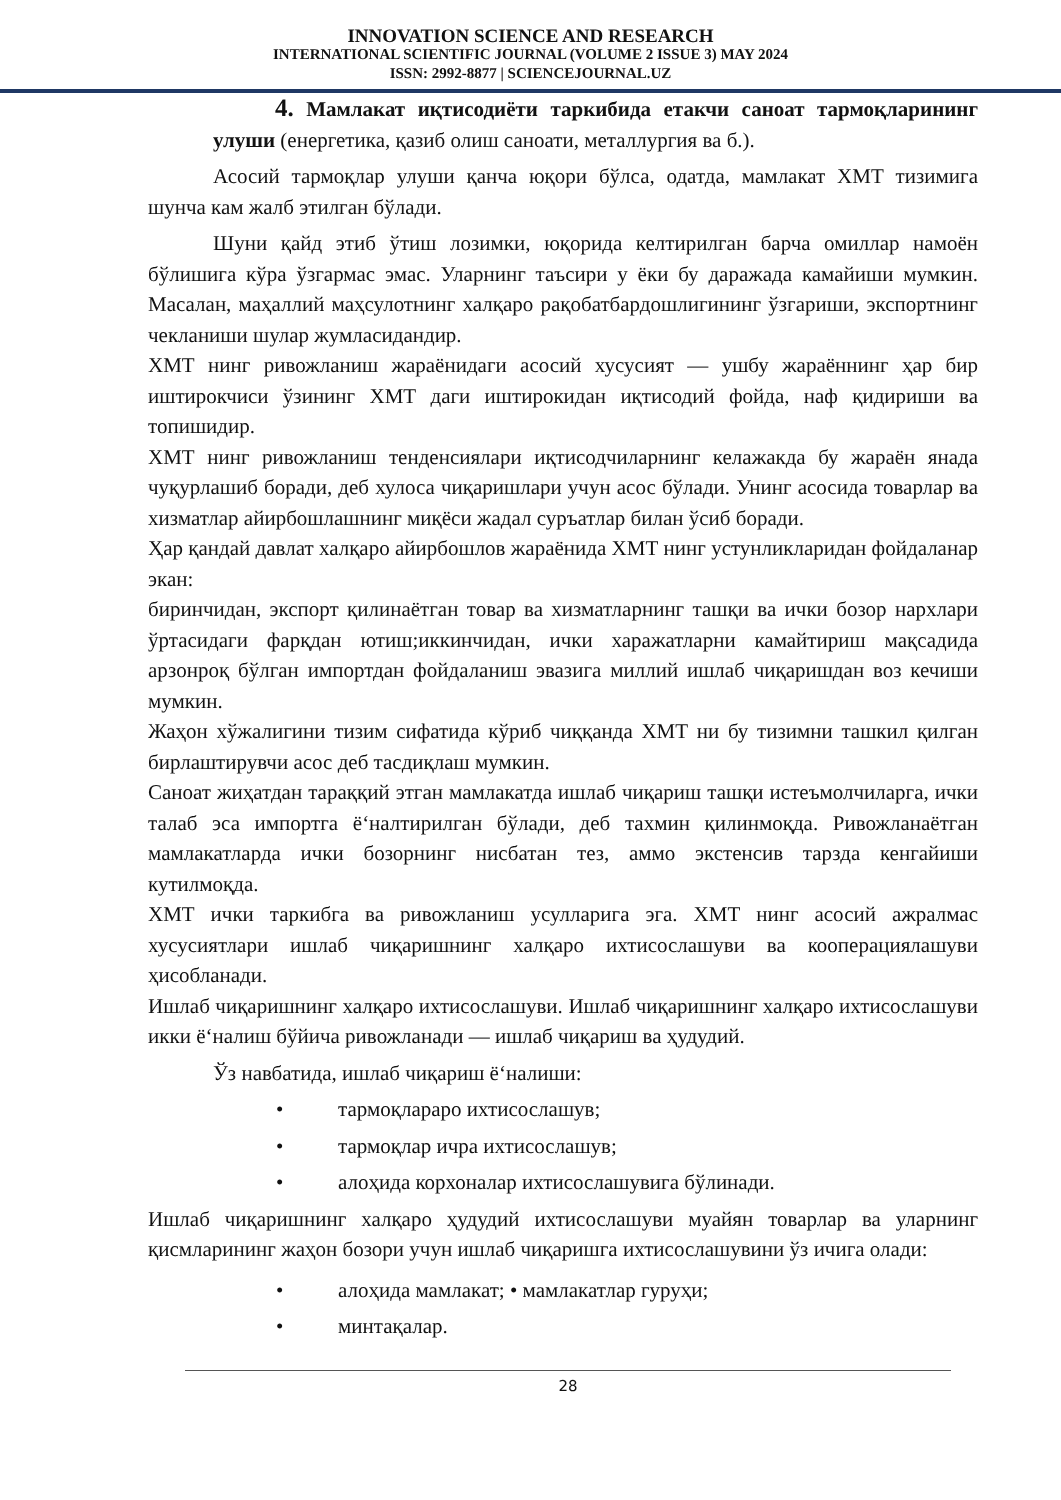INNOVATION SCIENCE AND RESEARCH
INTERNATIONAL SCIENTIFIC JOURNAL (VOLUME 2 ISSUE 3) MAY 2024
ISSN: 2992-8877 | SCIENCEJOURNAL.UZ
4. Мамлакат иқтисодиёти таркибида етакчи саноат тармоқларининг улуши (енергетика, қазиб олиш саноати, металлургия ва б.).
Асосий тармоқлар улуши қанча юқори бўлса, одатда, мамлакат ХМТ тизимига шунча кам жалб этилган бўлади.
Шуни қайд этиб ўтиш лозимки, юқорида келтирилган барча омиллар намоён бўлишига кўра ўзгармас эмас. Уларнинг таъсири у ёки бу даражада камайиши мумкин. Масалан, маҳаллий маҳсулотнинг халқаро рақобатбардошлигининг ўзгариши, экспортнинг чекланиши шулар жумласидандир.
ХМТ нинг ривожланиш жараёнидаги асосий хусусият — ушбу жараённинг ҳар бир иштирокчиси ўзининг ХМТ даги иштирокидан иқтисодий фойда, наф қидириши ва топишидир.
ХМТ нинг ривожланиш тенденсиялари иқтисодчиларнинг келажакда бу жараён янада чуқурлашиб боради, деб хулоса чиқаришлари учун асос бўлади. Унинг асосида товарлар ва хизматлар айирбошлашнинг миқёси жадал суръатлар билан ўсиб боради.
Ҳар қандай давлат халқаро айирбошлов жараёнида ХМТ нинг устунликларидан фойдаланар экан:
биринчидан, экспорт қилинаётган товар ва хизматларнинг ташқи ва ички бозор нархлари ўртасидаги фарқдан ютиш;иккинчидан, ички харажатларни камайтириш мақсадида арзонроқ бўлган импортдан фойдаланиш эвазига миллий ишлаб чиқаришдан воз кечиши мумкин.
Жаҳон хўжалигини тизим сифатида кўриб чиққанда ХМТ ни бу тизимни ташкил қилган бирлаштирувчи асос деб тасдиқлаш мумкин.
Саноат жиҳатдан тараққий этган мамлакатда ишлаб чиқариш ташқи истеъмолчиларга, ички талаб эса импортга ёʻналтирилган бўлади, деб тахмин қилинмоқда. Ривожланаётган мамлакатларда ички бозорнинг нисбатан тез, аммо экстенсив тарзда кенгайиши кутилмоқда.
ХМТ ички таркибга ва ривожланиш усулларига эга. ХМТ нинг асосий ажралмас хусусиятлари ишлаб чиқаришнинг халқаро ихтисослашуви ва кооперациялашуви ҳисобланади.
Ишлаб чиқаришнинг халқаро ихтисослашуви. Ишлаб чиқаришнинг халқаро ихтисослашуви икки ёʻналиш бўйича ривожланади — ишлаб чиқариш ва ҳудудий.
Ўз навбатида, ишлаб чиқариш ёʻналиши:
• тармоқлараро ихтисослашув;
• тармоқлар ичра ихтисослашув;
• алоҳида корхоналар ихтисослашувига бўлинади.
Ишлаб чиқаришнинг халқаро ҳудудий ихтисослашуви муайян товарлар ва уларнинг қисмларининг жаҳон бозори учун ишлаб чиқаришга ихтисослашувини ўз ичига олади:
• алоҳида мамлакат; • мамлакатлар гуруҳи;
• минтақалар.
28